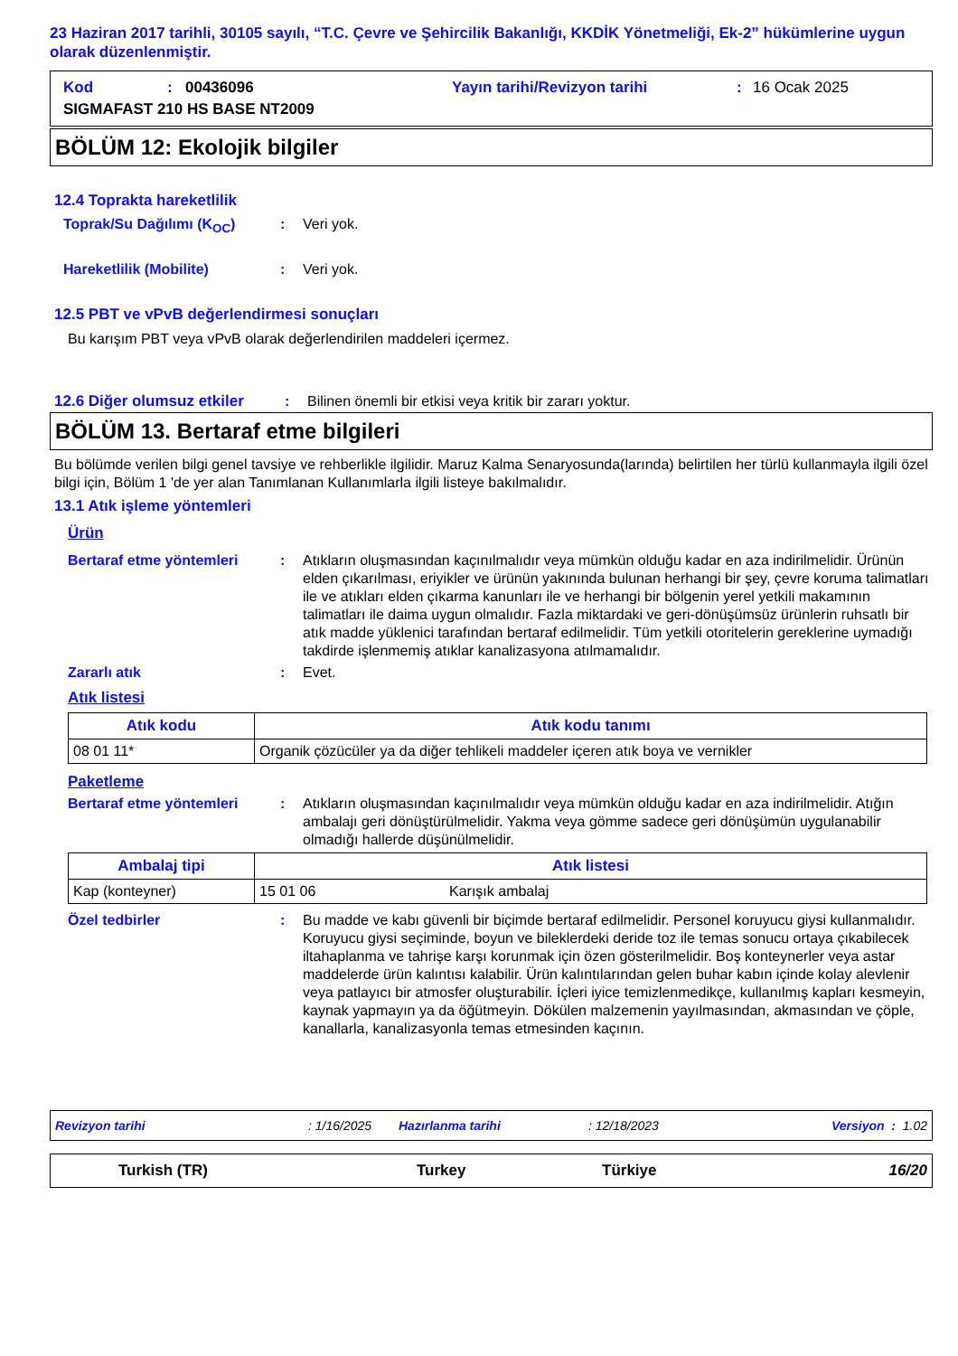23 Haziran 2017 tarihli, 30105 sayılı, “T.C. Çevre ve Şehircilik Bakanlığı, KKDİK Yönetmeliği, Ek-2” hükümlerine uygun olarak düzenlenmiştir.
Kod: 00436096 Yayın tarihi/Revizyon tarihi: 16 Ocak 2025
SIGMAFAST 210 HS BASE NT2009
BÖLÜM 12: Ekolojik bilgiler
12.4 Toprakta hareketlilik
Toprak/Su Dağılımı (K<sub>OC</sub>): Veri yok.
Hareketlilik (Mobilite): Veri yok.
12.5 PBT ve vPvB değerlendirmesi sonuçları
Bu karışım PBT veya vPvB olarak değerlendirilen maddeleri içermez.
12.6 Diğer olumsuz etkiler: Bilinen önemli bir etkisi veya kritik bir zararı yoktur.
BÖLÜM 13. Bertaraf etme bilgileri
Bu bölümde verilen bilgi genel tavsiye ve rehberlikle ilgilidir. Maruz Kalma Senaryosunda(larında) belirtilen her türlü kullanmayla ilgili özel bilgi için, Bölüm 1 'de yer alan Tanımlanan Kullanımlarla ilgili listeye bakılmalıdır.
13.1 Atık işleme yöntemleri
Ürün
Bertaraf etme yöntemleri: Atıkların oluşmasından kaçınılmalıdır veya mümkün olduğu kadar en aza indirilmelidir. Ürünün elden çıkarılması, eriyikler ve ürünün yakınında bulunan herhangi bir şey, çevre koruma talimatları ile ve atıkları elden çıkarma kanunları ile ve herhangi bir bölgenin yerel yetkili makamının talimatları ile daima uygun olmalıdır. Fazla miktardaki ve geri-dönüşümsüz ürünlerin ruhsatlı bir atık madde yüklenici tarafından bertaraf edilmelidir. Tüm yetkili otoritelerin gereklerine uymadığı takdirde işlenmemiş atıklar kanalizasyona atılmamalıdır.
Zararlı atık: Evet.
Atık listesi
| Atık kodu | Atık kodu tanımı |
| --- | --- |
| 08 01 11* | Organik çözücüler ya da diğer tehlikeli maddeler içeren atık boya ve vernikler |
Paketleme
Bertaraf etme yöntemleri: Atıkların oluşmasından kaçınılmalıdır veya mümkün olduğu kadar en aza indirilmelidir. Atığın ambalajı geri dönüştürülmelidir. Yakma veya gömme sadece geri dönüşümün uygulanabilir olmadığı hallerde düşünülmelidir.
| Ambalaj tipi | Atık listesi | |
| --- | --- | --- |
| Kap (konteyner) | 15 01 06 | Karışık ambalaj |
Özel tedbirler: Bu madde ve kabı güvenli bir biçimde bertaraf edilmelidir. Personel koruyucu giysi kullanmalıdır. Koruyucu giysi seçiminde, boyun ve bileklerdeki deride toz ile temas sonucu ortaya çıkabilecek iltahaplanma ve tahrişe karşı korunmak için özen gösterilmelidir. Boş konteynerler veya astar maddelerde ürün kalıntısı kalabilir. Ürün kalıntılarından gelen buhar kabın içinde kolay alevlenir veya patlayıcı bir atmosfer oluşturabilir. İçleri iyice temizlenmedikçe, kullanılmış kapları kesmeyin, kaynak yapmayın ya da öğütmeyin. Dökülen malzemenin yayılmasından, akmasından ve çöple, kanallarla, kanalizasyonla temas etmesinden kaçının.
Revizyon tarihi: 1/16/2025 Hazırlanma tarihi: 12/18/2023 Versiyon : 1.02
Turkish (TR) Turkey Türkiye 16/20